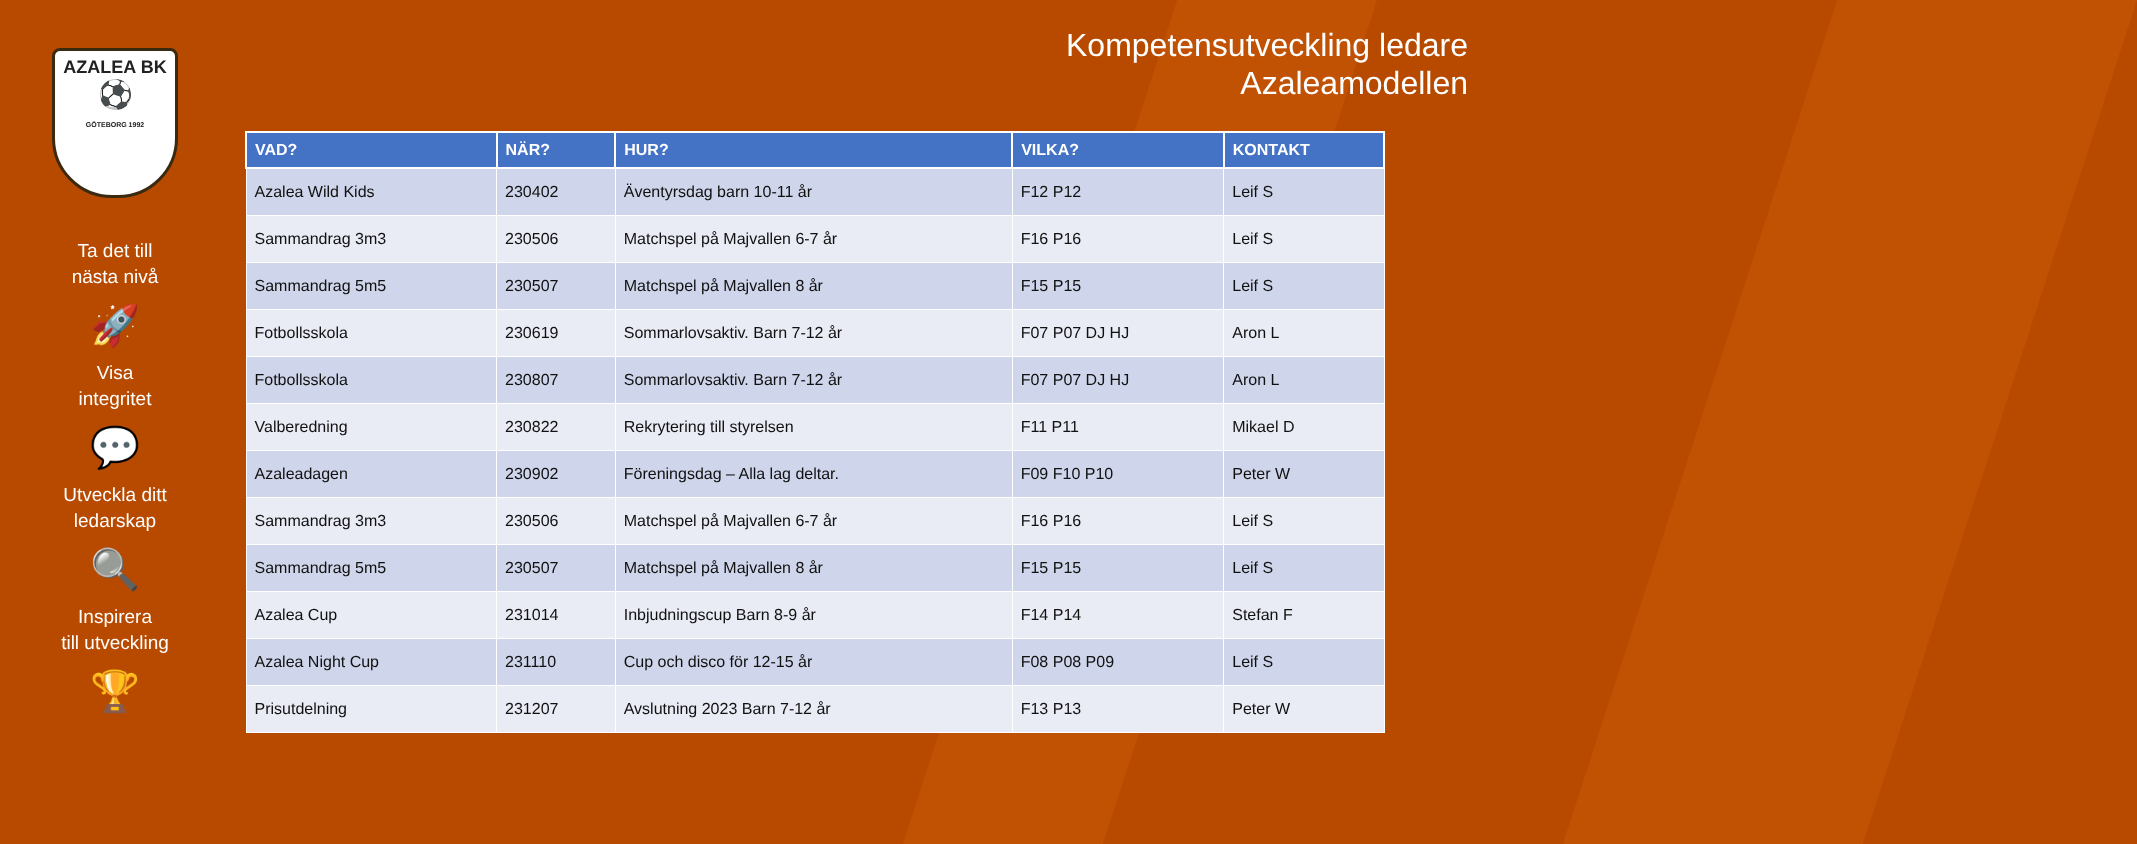AZALEA BK
⚽
GÖTEBORG 1992
Ta det till
nästa nivå
🚀
Visa
integritet
💬
Utveckla ditt
ledarskap
🔍
Inspirera
till utveckling
🏆
Kompetensutveckling ledare
Azaleamodellen
| VAD? | NÄR? | HUR? | VILKA? | KONTAKT |
| --- | --- | --- | --- | --- |
| Azalea Wild Kids | 230402 | Äventyrsdag barn 10-11 år | F12 P12 | Leif S |
| Sammandrag 3m3 | 230506 | Matchspel på Majvallen 6-7 år | F16 P16 | Leif S |
| Sammandrag 5m5 | 230507 | Matchspel på Majvallen 8 år | F15 P15 | Leif S |
| Fotbollsskola | 230619 | Sommarlovsaktiv. Barn 7-12 år | F07 P07 DJ HJ | Aron L |
| Fotbollsskola | 230807 | Sommarlovsaktiv. Barn 7-12 år | F07 P07 DJ HJ | Aron L |
| Valberedning | 230822 | Rekrytering till styrelsen | F11 P11 | Mikael D |
| Azaleadagen | 230902 | Föreningsdag – Alla lag deltar. | F09 F10 P10 | Peter W |
| Sammandrag 3m3 | 230506 | Matchspel på Majvallen 6-7 år | F16 P16 | Leif S |
| Sammandrag 5m5 | 230507 | Matchspel på Majvallen 8 år | F15 P15 | Leif S |
| Azalea Cup | 231014 | Inbjudningscup Barn 8-9 år | F14 P14 | Stefan F |
| Azalea Night Cup | 231110 | Cup och disco för 12-15 år | F08 P08 P09 | Leif S |
| Prisutdelning | 231207 | Avslutning 2023 Barn 7-12 år | F13 P13 | Peter W |